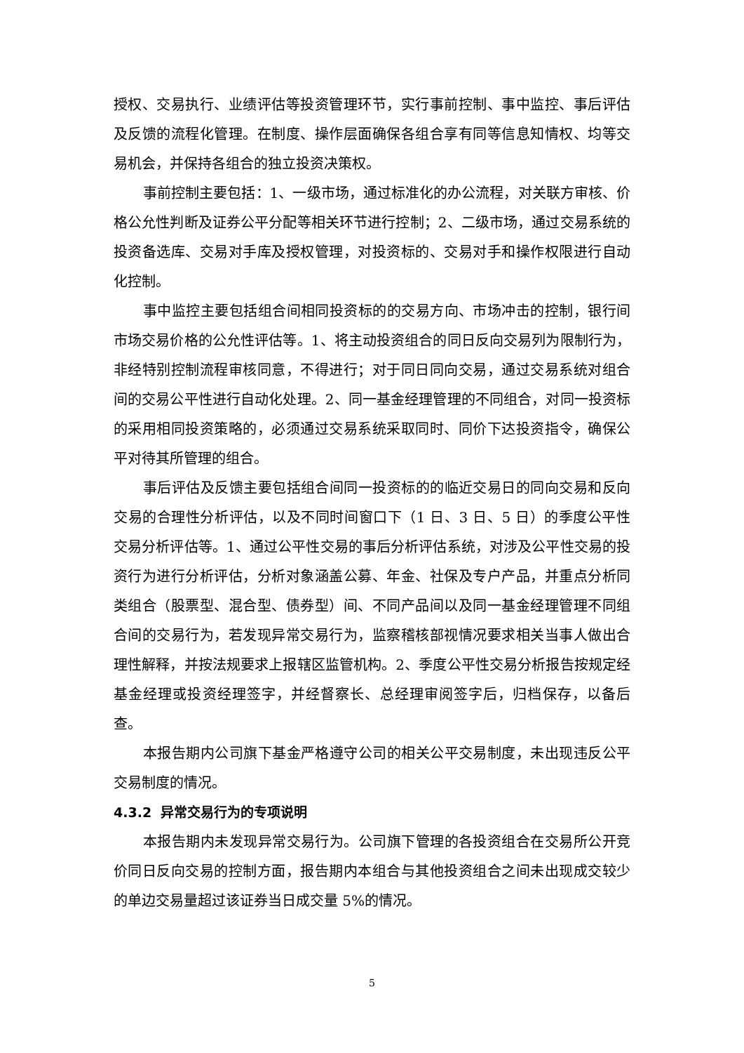授权、交易执行、业绩评估等投资管理环节，实行事前控制、事中监控、事后评估及反馈的流程化管理。在制度、操作层面确保各组合享有同等信息知情权、均等交易机会，并保持各组合的独立投资决策权。
事前控制主要包括：1、一级市场，通过标准化的办公流程，对关联方审核、价格公允性判断及证券公平分配等相关环节进行控制；2、二级市场，通过交易系统的投资备选库、交易对手库及授权管理，对投资标的、交易对手和操作权限进行自动化控制。
事中监控主要包括组合间相同投资标的的交易方向、市场冲击的控制，银行间市场交易价格的公允性评估等。1、将主动投资组合的同日反向交易列为限制行为，非经特别控制流程审核同意，不得进行；对于同日同向交易，通过交易系统对组合间的交易公平性进行自动化处理。2、同一基金经理管理的不同组合，对同一投资标的采用相同投资策略的，必须通过交易系统采取同时、同价下达投资指令，确保公平对待其所管理的组合。
事后评估及反馈主要包括组合间同一投资标的的临近交易日的同向交易和反向交易的合理性分析评估，以及不同时间窗口下（1 日、3 日、5 日）的季度公平性交易分析评估等。1、通过公平性交易的事后分析评估系统，对涉及公平性交易的投资行为进行分析评估，分析对象涵盖公募、年金、社保及专户产品，并重点分析同类组合（股票型、混合型、债券型）间、不同产品间以及同一基金经理管理不同组合间的交易行为，若发现异常交易行为，监察稽核部视情况要求相关当事人做出合理性解释，并按法规要求上报辖区监管机构。2、季度公平性交易分析报告按规定经基金经理或投资经理签字，并经督察长、总经理审阅签字后，归档保存，以备后查。
本报告期内公司旗下基金严格遵守公司的相关公平交易制度，未出现违反公平交易制度的情况。
4.3.2 异常交易行为的专项说明
本报告期内未发现异常交易行为。公司旗下管理的各投资组合在交易所公开竞价同日反向交易的控制方面，报告期内本组合与其他投资组合之间未出现成交较少的单边交易量超过该证券当日成交量 5%的情况。
5